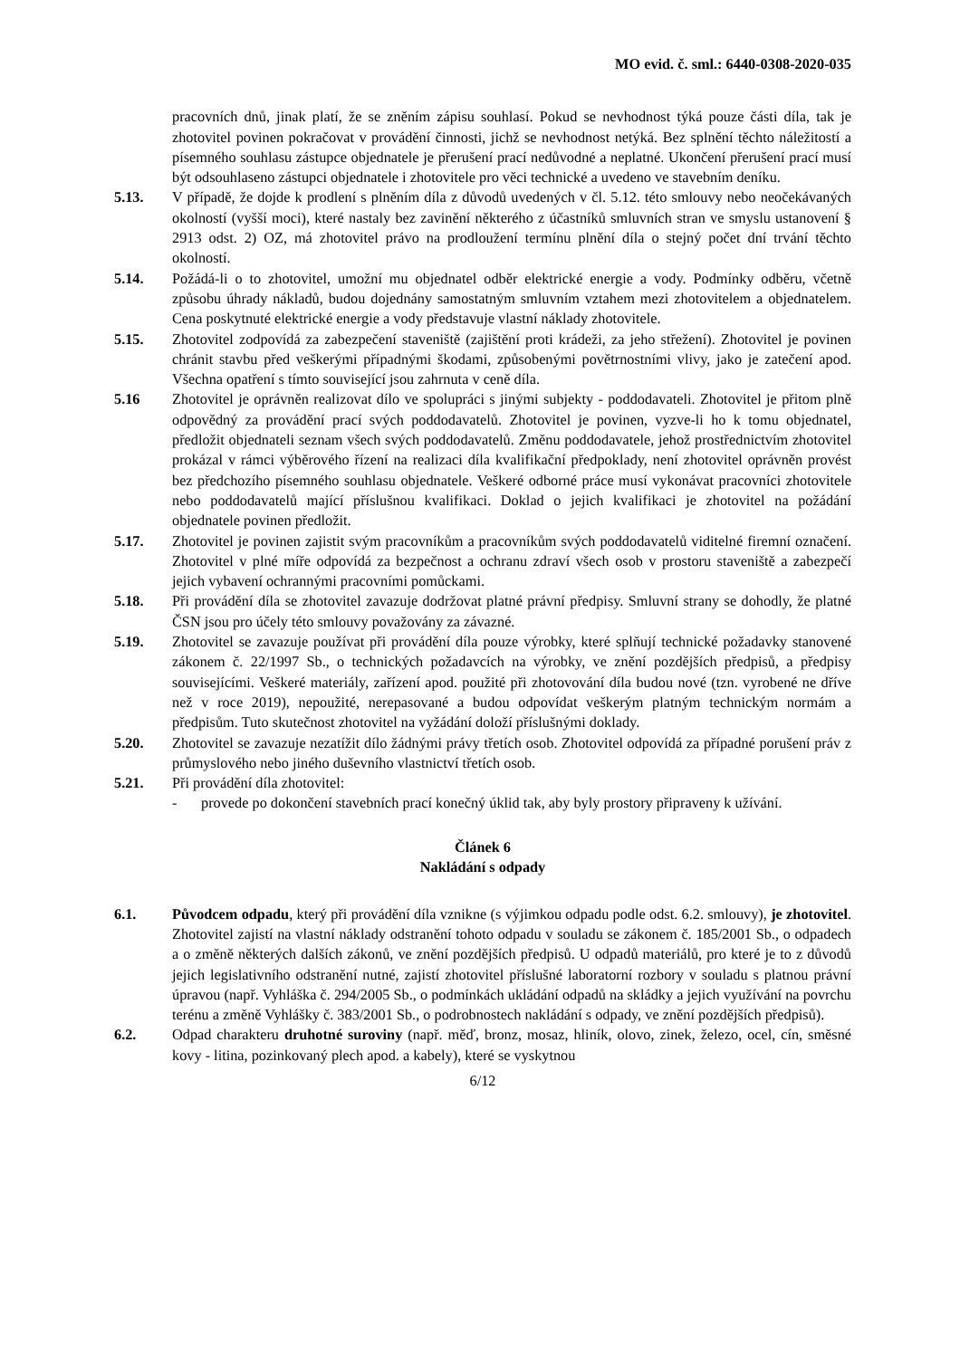MO evid. č. sml.: 6440-0308-2020-035
pracovních dnů, jinak platí, že se zněním zápisu souhlasí. Pokud se nevhodnost týká pouze části díla, tak je zhotovitel povinen pokračovat v provádění činnosti, jichž se nevhodnost netýká. Bez splnění těchto náležitostí a písemného souhlasu zástupce objednatele je přerušení prací nedůvodné a neplatné. Ukončení přerušení prací musí být odsouhlaseno zástupci objednatele i zhotovitele pro věci technické a uvedeno ve stavebním deníku.
5.13. V případě, že dojde k prodlení s plněním díla z důvodů uvedených v čl. 5.12. této smlouvy nebo neočekávaných okolností (vyšší moci), které nastaly bez zavinění některého z účastníků smluvních stran ve smyslu ustanovení § 2913 odst. 2) OZ, má zhotovitel právo na prodloužení termínu plnění díla o stejný počet dní trvání těchto okolností.
5.14. Požádá-li o to zhotovitel, umožní mu objednatel odběr elektrické energie a vody. Podmínky odběru, včetně způsobu úhrady nákladů, budou dojednány samostatným smluvním vztahem mezi zhotovitelem a objednatelem. Cena poskytnuté elektrické energie a vody představuje vlastní náklady zhotovitele.
5.15. Zhotovitel zodpovídá za zabezpečení staveniště (zajištění proti krádeži, za jeho střežení). Zhotovitel je povinen chránit stavbu před veškerými případnými škodami, způsobenými povětrnostními vlivy, jako je zatečení apod. Všechna opatření s tímto související jsou zahrnuta v ceně díla.
5.16 Zhotovitel je oprávněn realizovat dílo ve spolupráci s jinými subjekty - poddodavateli. Zhotovitel je přitom plně odpovědný za provádění prací svých poddodavatelů. Zhotovitel je povinen, vyzve-li ho k tomu objednatel, předložit objednateli seznam všech svých poddodavatelů. Změnu poddodavatele, jehož prostřednictvím zhotovitel prokázal v rámci výběrového řízení na realizaci díla kvalifikační předpoklady, není zhotovitel oprávněn provést bez předchozího písemného souhlasu objednatele. Veškeré odborné práce musí vykonávat pracovníci zhotovitele nebo poddodavatelů mající příslušnou kvalifikaci. Doklad o jejich kvalifikaci je zhotovitel na požádání objednatele povinen předložit.
5.17. Zhotovitel je povinen zajistit svým pracovníkům a pracovníkům svých poddodavatelů viditelné firemní označení. Zhotovitel v plné míře odpovídá za bezpečnost a ochranu zdraví všech osob v prostoru staveniště a zabezpečí jejich vybavení ochrannými pracovními pomůckami.
5.18. Při provádění díla se zhotovitel zavazuje dodržovat platné právní předpisy. Smluvní strany se dohodly, že platné ČSN jsou pro účely této smlouvy považovány za závazné.
5.19. Zhotovitel se zavazuje používat při provádění díla pouze výrobky, které splňují technické požadavky stanovené zákonem č. 22/1997 Sb., o technických požadavcích na výrobky, ve znění pozdějších předpisů, a předpisy souvisejícími. Veškeré materiály, zařízení apod. použité při zhotovování díla budou nové (tzn. vyrobené ne dříve než v roce 2019), nepoužité, nerepasované a budou odpovídat veškerým platným technickým normám a předpisům. Tuto skutečnost zhotovitel na vyžádání doloží příslušnými doklady.
5.20. Zhotovitel se zavazuje nezatížit dílo žádnými právy třetích osob. Zhotovitel odpovídá za případné porušení práv z průmyslového nebo jiného duševního vlastnictví třetích osob.
5.21. Při provádění díla zhotovitel:
- provede po dokončení stavebních prací konečný úklid tak, aby byly prostory připraveny k užívání.
Článek 6
Nakládání s odpady
6.1. Původcem odpadu, který při provádění díla vznikne (s výjimkou odpadu podle odst. 6.2. smlouvy), je zhotovitel. Zhotovitel zajistí na vlastní náklady odstranění tohoto odpadu v souladu se zákonem č. 185/2001 Sb., o odpadech a o změně některých dalších zákonů, ve znění pozdějších předpisů. U odpadů materiálů, pro které je to z důvodů jejich legislativního odstranění nutné, zajistí zhotovitel příslušné laboratorní rozbory v souladu s platnou právní úpravou (např. Vyhláška č. 294/2005 Sb., o podmínkách ukládání odpadů na skládky a jejich využívání na povrchu terénu a změně Vyhlášky č. 383/2001 Sb., o podrobnostech nakládání s odpady, ve znění pozdějších předpisů).
6.2. Odpad charakteru druhotné suroviny (např. měď, bronz, mosaz, hliník, olovo, zinek, železo, ocel, cín, směsné kovy - litina, pozinkovaný plech apod. a kabely), které se vyskytnou
6/12